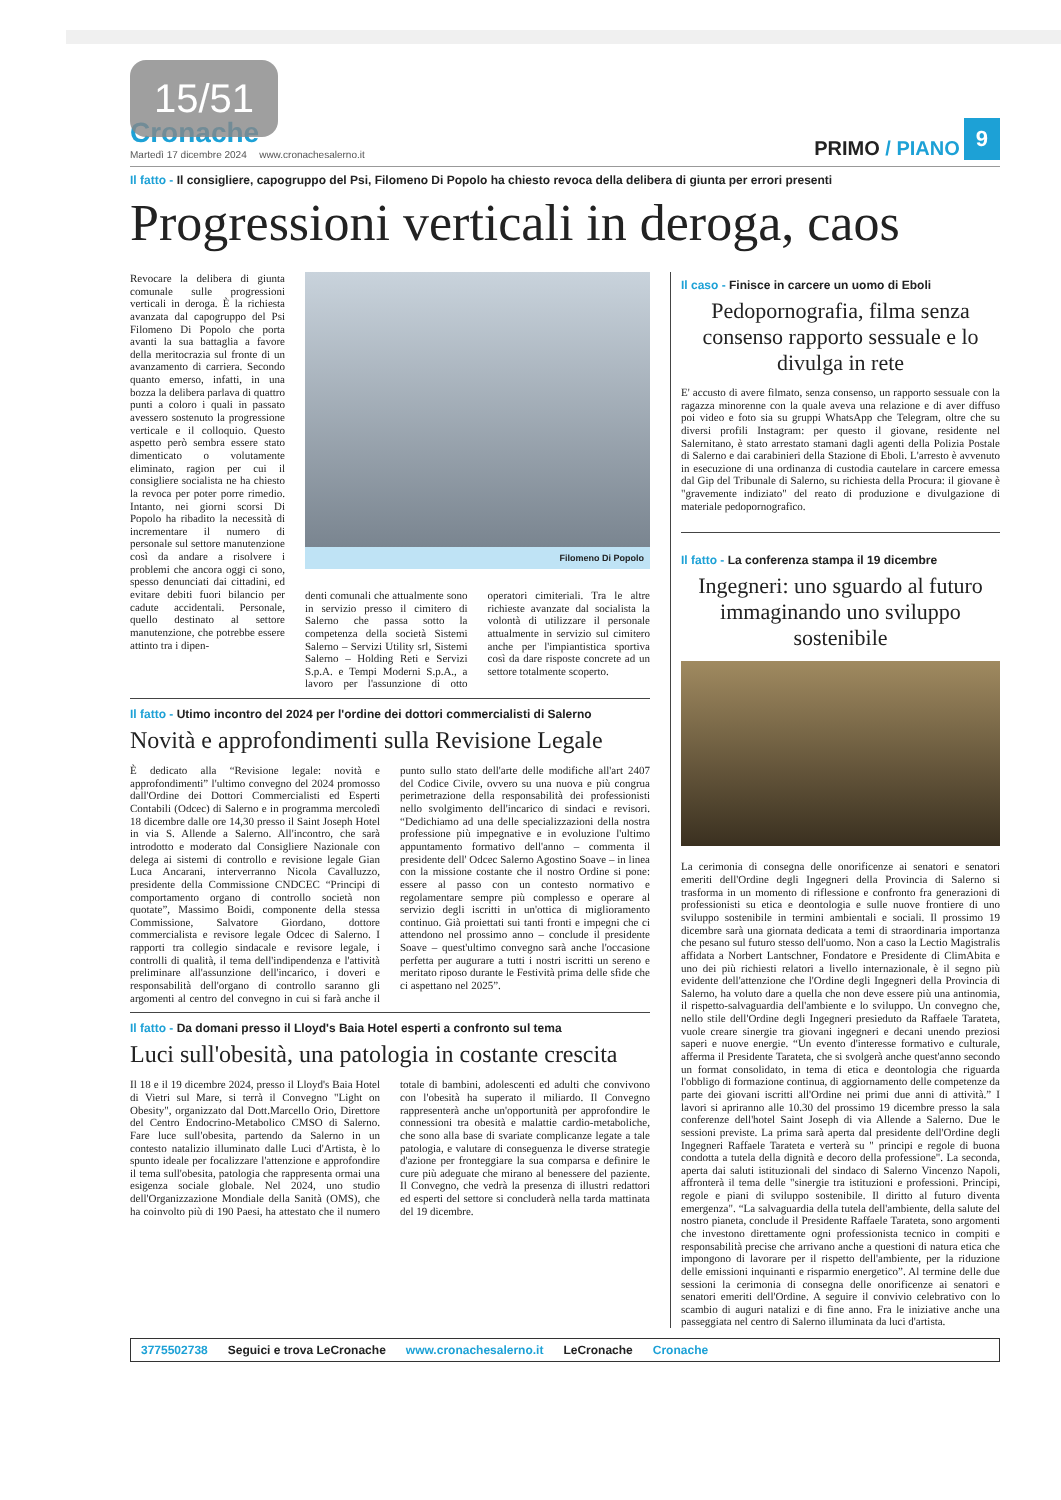15/51
Cronache
Martedì 17 dicembre 2024
www.cronachesalerno.it
PRIMO / PIANO
9
Il fatto - Il consigliere, capogruppo del Psi, Filomeno Di Popolo ha chiesto revoca della delibera di giunta per errori presenti
Progressioni verticali in deroga, caos
Revocare la delibera di giunta comunale sulle progressioni verticali in deroga. È la richiesta avanzata dal capogruppo del Psi Filomeno Di Popolo che porta avanti la sua battaglia a favore della meritocrazia sul fronte di un avanzamento di carriera. Secondo quanto emerso, infatti, in una bozza la delibera parlava di quattro punti a coloro i quali in passato avessero sostenuto la progressione verticale e il colloquio. Questo aspetto però sembra essere stato dimenticato o volutamente eliminato, ragion per cui il consigliere socialista ne ha chiesto la revoca per poter porre rimedio. Intanto, nei giorni scorsi Di Popolo ha ribadito la necessità di incrementare il numero di personale sul settore manutenzione così da andare a risolvere i problemi che ancora oggi ci sono, spesso denunciati dai cittadini, ed evitare debiti fuori bilancio per cadute accidentali. Personale, quello destinato al settore manutenzione, che potrebbe essere attinto tra i dipen-
Filomeno Di Popolo
denti comunali che attualmente sono in servizio presso il cimitero di Salerno che passa sotto la competenza della società Sistemi Salerno – Servizi Utility srl, Sistemi Salerno – Holding Reti e Servizi S.p.A. e Tempi Moderni S.p.A., a lavoro per l'assunzione di otto operatori cimiteriali. Tra le altre richieste avanzate dal socialista la volontà di utilizzare il personale attualmente in servizio sul cimitero anche per l'impiantistica sportiva così da dare risposte concrete ad un settore totalmente scoperto.
Il fatto - Utimo incontro del 2024 per l'ordine dei dottori commercialisti di Salerno
Novità e approfondimenti sulla Revisione Legale
È dedicato alla “Revisione legale: novità e approfondimenti” l'ultimo convegno del 2024 promosso dall'Ordine dei Dottori Commercialisti ed Esperti Contabili (Odcec) di Salerno e in programma mercoledì 18 dicembre dalle ore 14,30 presso il Saint Joseph Hotel in via S. Allende a Salerno. All'incontro, che sarà introdotto e moderato dal Consigliere Nazionale con delega ai sistemi di controllo e revisione legale Gian Luca Ancarani, interverranno Nicola Cavalluzzo, presidente della Commissione CNDCEC “Principi di comportamento organo di controllo società non quotate”, Massimo Boidi, componente della stessa Commissione, Salvatore Giordano, dottore commercialista e revisore legale Odcec di Salerno. I rapporti tra collegio sindacale e revisore legale, i controlli di qualità, il tema dell'indipendenza e l'attività preliminare all'assunzione dell'incarico, i doveri e responsabilità dell'organo di controllo saranno gli argomenti al centro del convegno in cui si farà anche il punto sullo stato dell'arte delle modifiche all'art 2407 del Codice Civile, ovvero su una nuova e più congrua perimetrazione della responsabilità dei professionisti nello svolgimento dell'incarico di sindaci e revisori. “Dedichiamo ad una delle specializzazioni della nostra professione più impegnative e in evoluzione l'ultimo appuntamento formativo dell'anno – commenta il presidente dell' Odcec Salerno Agostino Soave – in linea con la missione costante che il nostro Ordine si pone: essere al passo con un contesto normativo e regolamentare sempre più complesso e operare al servizio degli iscritti in un'ottica di miglioramento continuo. Già proiettati sui tanti fronti e impegni che ci attendono nel prossimo anno – conclude il presidente Soave – quest'ultimo convegno sarà anche l'occasione perfetta per augurare a tutti i nostri iscritti un sereno e meritato riposo durante le Festività prima delle sfide che ci aspettano nel 2025”.
Il fatto - Da domani presso il Lloyd's Baia Hotel esperti a confronto sul tema
Luci sull'obesità, una patologia in costante crescita
Il 18 e il 19 dicembre 2024, presso il Lloyd's Baia Hotel di Vietri sul Mare, si terrà il Convegno "Light on Obesity", organizzato dal Dott.Marcello Orio, Direttore del Centro Endocrino-Metabolico CMSO di Salerno. Fare luce sull'obesita, partendo da Salerno in un contesto natalizio illuminato dalle Luci d'Artista, è lo spunto ideale per focalizzare l'attenzione e approfondire il tema sull'obesita, patologia che rappresenta ormai una esigenza sociale globale. Nel 2024, uno studio dell'Organizzazione Mondiale della Sanità (OMS), che ha coinvolto più di 190 Paesi, ha attestato che il numero totale di bambini, adolescenti ed adulti che convivono con l'obesità ha superato il miliardo. Il Convegno rappresenterà anche un'opportunità per approfondire le connessioni tra obesità e malattie cardio-metaboliche, che sono alla base di svariate complicanze legate a tale patologia, e valutare di conseguenza le diverse strategie d'azione per fronteggiare la sua comparsa e definire le cure più adeguate che mirano al benessere del paziente. Il Convegno, che vedrà la presenza di illustri redattori ed esperti del settore si concluderà nella tarda mattinata del 19 dicembre.
Il caso - Finisce in carcere un uomo di Eboli
Pedopornografia, filma senza consenso rapporto sessuale e lo divulga in rete
E' accusto di avere filmato, senza consenso, un rapporto sessuale con la ragazza minorenne con la quale aveva una relazione e di aver diffuso poi video e foto sia su gruppi WhatsApp che Telegram, oltre che su diversi profili Instagram: per questo il giovane, residente nel Salernitano, è stato arrestato stamani dagli agenti della Polizia Postale di Salerno e dai carabinieri della Stazione di Eboli. L'arresto è avvenuto in esecuzione di una ordinanza di custodia cautelare in carcere emessa dal Gip del Tribunale di Salerno, su richiesta della Procura: il giovane è "gravemente indiziato" del reato di produzione e divulgazione di materiale pedopornografico.
Il fatto - La conferenza stampa il 19 dicembre
Ingegneri: uno sguardo al futuro immaginando uno sviluppo sostenibile
La cerimonia di consegna delle onorificenze ai senatori e senatori emeriti dell'Ordine degli Ingegneri della Provincia di Salerno si trasforma in un momento di riflessione e confronto fra generazioni di professionisti su etica e deontologia e sulle nuove frontiere di uno sviluppo sostenibile in termini ambientali e sociali. Il prossimo 19 dicembre sarà una giornata dedicata a temi di straordinaria importanza che pesano sul futuro stesso dell'uomo. Non a caso la Lectio Magistralis affidata a Norbert Lantschner, Fondatore e Presidente di ClimAbita e uno dei più richiesti relatori a livello internazionale, è il segno più evidente dell'attenzione che l'Ordine degli Ingegneri della Provincia di Salerno, ha voluto dare a quella che non deve essere più una antinomia, il rispetto-salvaguardia dell'ambiente e lo sviluppo. Un convegno che, nello stile dell'Ordine degli Ingegneri presieduto da Raffaele Tarateta, vuole creare sinergie tra giovani ingegneri e decani unendo preziosi saperi e nuove energie. “Un evento d'interesse formativo e culturale, afferma il Presidente Tarateta, che si svolgerà anche quest'anno secondo un format consolidato, in tema di etica e deontologia che riguarda l'obbligo di formazione continua, di aggiornamento delle competenze da parte dei giovani iscritti all'Ordine nei primi due anni di attività.” I lavori si apriranno alle 10.30 del prossimo 19 dicembre presso la sala conferenze dell'hotel Saint Joseph di via Allende a Salerno. Due le sessioni previste. La prima sarà aperta dal presidente dell'Ordine degli Ingegneri Raffaele Tarateta e verterà su " principi e regole di buona condotta a tutela della dignità e decoro della professione". La seconda, aperta dai saluti istituzionali del sindaco di Salerno Vincenzo Napoli, affronterà il tema delle "sinergie tra istituzioni e professioni. Principi, regole e piani di sviluppo sostenibile. Il diritto al futuro diventa emergenza". “La salvaguardia della tutela dell'ambiente, della salute del nostro pianeta, conclude il Presidente Raffaele Tarateta, sono argomenti che investono direttamente ogni professionista tecnico in compiti e responsabilità precise che arrivano anche a questioni di natura etica che impongono di lavorare per il rispetto dell'ambiente, per la riduzione delle emissioni inquinanti e risparmio energetico”. Al termine delle due sessioni la cerimonia di consegna delle onorificenze ai senatori e senatori emeriti dell'Ordine. A seguire il convivio celebrativo con lo scambio di auguri natalizi e di fine anno. Fra le iniziative anche una passeggiata nel centro di Salerno illuminata da luci d'artista.
3775502738 Seguici e trova LeCronache www.cronachesalerno.it LeCronache Cronache